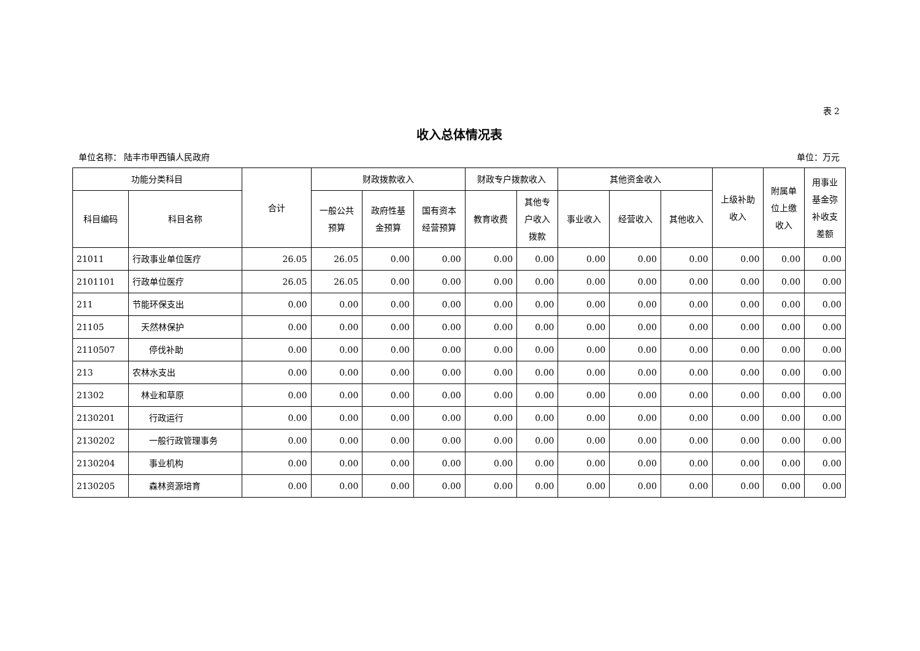表 2
收入总体情况表
单位名称： 陆丰市甲西镇人民政府 单位：万元
| 功能分类科目 | | 合计 | 财政拨款收入 | | | 财政专户拨款收入 | | 其他资金收入 | | | 上级补助 收入 | 附属单 位上缴 收入 | 用事业 基金弥 补收支 差额 |
| --- | --- | --- | --- | --- | --- | --- | --- | --- | --- | --- | --- | --- | --- |
| 科目编码 | 科目名称 | | 一般公共 预算 | 政府性基 金预算 | 国有资本 经营预算 | 教育收费 | 其他专 户收入 拨款 | 事业收入 | 经营收入 | 其他收入 | | | |
| 21011 | 行政事业单位医疗 | 26.05 | 26.05 | 0.00 | 0.00 | 0.00 | 0.00 | 0.00 | 0.00 | 0.00 | 0.00 | 0.00 | 0.00 |
| 2101101 | 行政单位医疗 | 26.05 | 26.05 | 0.00 | 0.00 | 0.00 | 0.00 | 0.00 | 0.00 | 0.00 | 0.00 | 0.00 | 0.00 |
| 211 | 节能环保支出 | 0.00 | 0.00 | 0.00 | 0.00 | 0.00 | 0.00 | 0.00 | 0.00 | 0.00 | 0.00 | 0.00 | 0.00 |
| 21105 | 天然林保护 | 0.00 | 0.00 | 0.00 | 0.00 | 0.00 | 0.00 | 0.00 | 0.00 | 0.00 | 0.00 | 0.00 | 0.00 |
| 2110507 | 停伐补助 | 0.00 | 0.00 | 0.00 | 0.00 | 0.00 | 0.00 | 0.00 | 0.00 | 0.00 | 0.00 | 0.00 | 0.00 |
| 213 | 农林水支出 | 0.00 | 0.00 | 0.00 | 0.00 | 0.00 | 0.00 | 0.00 | 0.00 | 0.00 | 0.00 | 0.00 | 0.00 |
| 21302 | 林业和草原 | 0.00 | 0.00 | 0.00 | 0.00 | 0.00 | 0.00 | 0.00 | 0.00 | 0.00 | 0.00 | 0.00 | 0.00 |
| 2130201 | 行政运行 | 0.00 | 0.00 | 0.00 | 0.00 | 0.00 | 0.00 | 0.00 | 0.00 | 0.00 | 0.00 | 0.00 | 0.00 |
| 2130202 | 一般行政管理事务 | 0.00 | 0.00 | 0.00 | 0.00 | 0.00 | 0.00 | 0.00 | 0.00 | 0.00 | 0.00 | 0.00 | 0.00 |
| 2130204 | 事业机构 | 0.00 | 0.00 | 0.00 | 0.00 | 0.00 | 0.00 | 0.00 | 0.00 | 0.00 | 0.00 | 0.00 | 0.00 |
| 2130205 | 森林资源培育 | 0.00 | 0.00 | 0.00 | 0.00 | 0.00 | 0.00 | 0.00 | 0.00 | 0.00 | 0.00 | 0.00 | 0.00 |